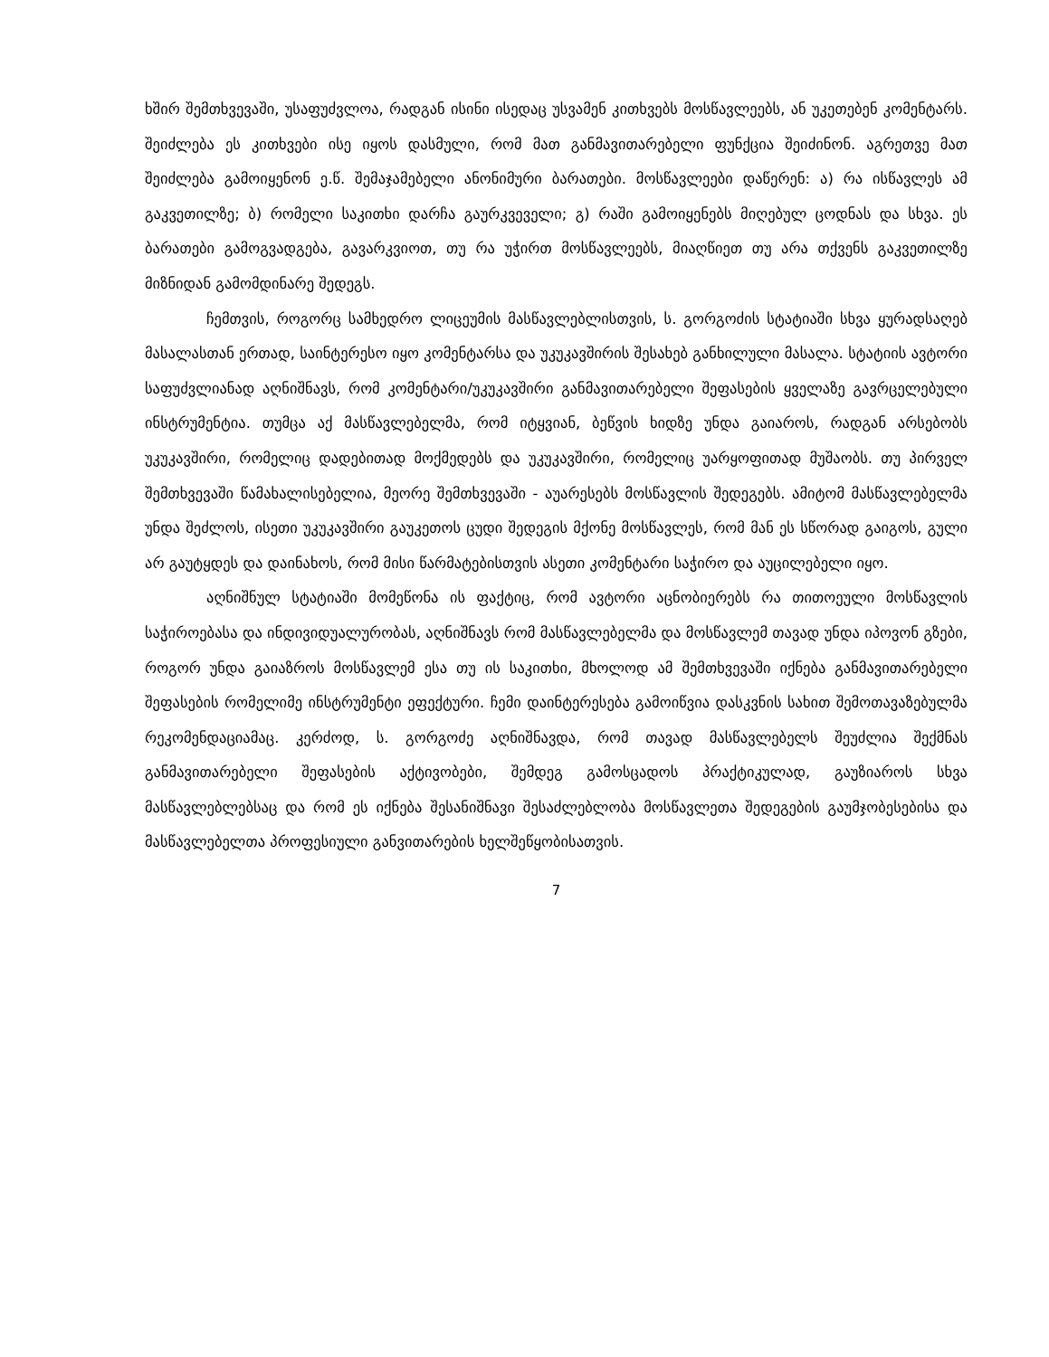ხშირ შემთხვევაში, უსაფუძვლოა, რადგან ისინი ისედაც უსვამენ კითხვებს მოსწავლეებს, ან უკეთებენ კომენტარს. შეიძლება ეს კითხვები ისე იყოს დასმული, რომ მათ განმავითარებელი ფუნქცია შეიძინონ. აგრეთვე მათ შეიძლება გამოიყენონ ე.წ. შემაჯამებელი ანონიმური ბარათები. მოსწავლეები დაწერენ: ა) რა ისწავლეს ამ გაკვეთილზე; ბ) რომელი საკითხი დარჩა გაურკვეველი; გ) რაში გამოიყენებს მიღებულ ცოდნას და სხვა. ეს ბარათები გამოგვადგება, გავარკვიოთ, თუ რა უჭირთ მოსწავლეებს, მიაღწიეთ თუ არა თქვენს გაკვეთილზე მიზნიდან გამომდინარე შედეგს.
ჩემთვის, როგორც სამხედრო ლიცეუმის მასწავლებლისთვის, ს. გორგოძის სტატიაში სხვა ყურადსაღებ მასალასთან ერთად, საინტერესო იყო კომენტარსა და უკუკავშირის შესახებ განხილული მასალა. სტატიის ავტორი საფუძვლიანად აღნიშნავს, რომ კომენტარი/უკუკავშირი განმავითარებელი შეფასების ყველაზე გავრცელებული ინსტრუმენტია. თუმცა აქ მასწავლებელმა, რომ იტყვიან, ბეწვის ხიდზე უნდა გაიაროს, რადგან არსებობს უკუკავშირი, რომელიც დადებითად მოქმედებს და უკუკავშირი, რომელიც უარყოფითად მუშაობს. თუ პირველ შემთხვევაში წამახალისებელია, მეორე შემთხვევაში - აუარესებს მოსწავლის შედეგებს. ამიტომ მასწავლებელმა უნდა შეძლოს, ისეთი უკუკავშირი გაუკეთოს ცუდი შედეგის მქონე მოსწავლეს, რომ მან ეს სწორად გაიგოს, გული არ გაუტყდეს და დაინახოს, რომ მისი წარმატებისთვის ასეთი კომენტარი საჭირო და აუცილებელი იყო.
აღნიშნულ სტატიაში მომეწონა ის ფაქტიც, რომ ავტორი აცნობიერებს რა თითოეული მოსწავლის საჭიროებასა და ინდივიდუალურობას, აღნიშნავს რომ მასწავლებელმა და მოსწავლემ თავად უნდა იპოვონ გზები, როგორ უნდა გაიაზროს მოსწავლემ ესა თუ ის საკითხი, მხოლოდ ამ შემთხვევაში იქნება განმავითარებელი შეფასების რომელიმე ინსტრუმენტი ეფექტური. ჩემი დაინტერესება გამოიწვია დასკვნის სახით შემოთავაზებულმა რეკომენდაციამაც. კერძოდ, ს. გორგოძე აღნიშნავდა, რომ თავად მასწავლებელს შეუძლია შექმნას განმავითარებელი შეფასების აქტივობები, შემდეგ გამოსცადოს პრაქტიკულად, გაუზიაროს სხვა მასწავლებლებსაც და რომ ეს იქნება შესანიშნავი შესაძლებლობა მოსწავლეთა შედეგების გაუმჯობესებისა და მასწავლებელთა პროფესიული განვითარების ხელშეწყობისათვის.
7